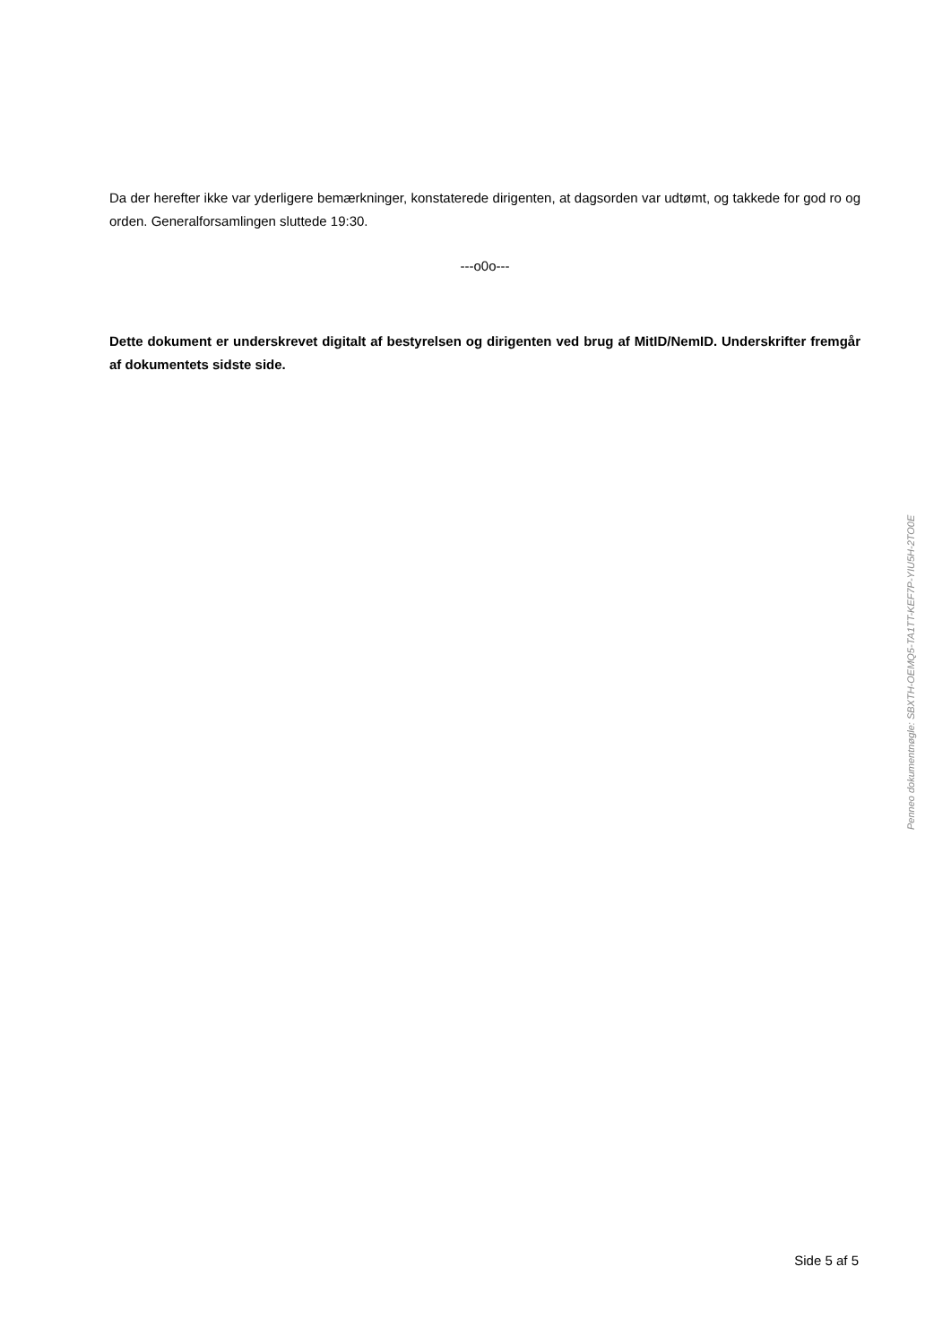Da der herefter ikke var yderligere bemærkninger, konstaterede dirigenten, at dagsorden var udtømt, og takkede for god ro og orden. Generalforsamlingen sluttede 19:30.
---o0o---
Dette dokument er underskrevet digitalt af bestyrelsen og dirigenten ved brug af MitID/NemID. Underskrifter fremgår af dokumentets sidste side.
Penneo dokumentnøgle: SBXTH-OEMQ5-TA1TT-KEF7P-YIU5H-2TO0E
Side 5 af 5